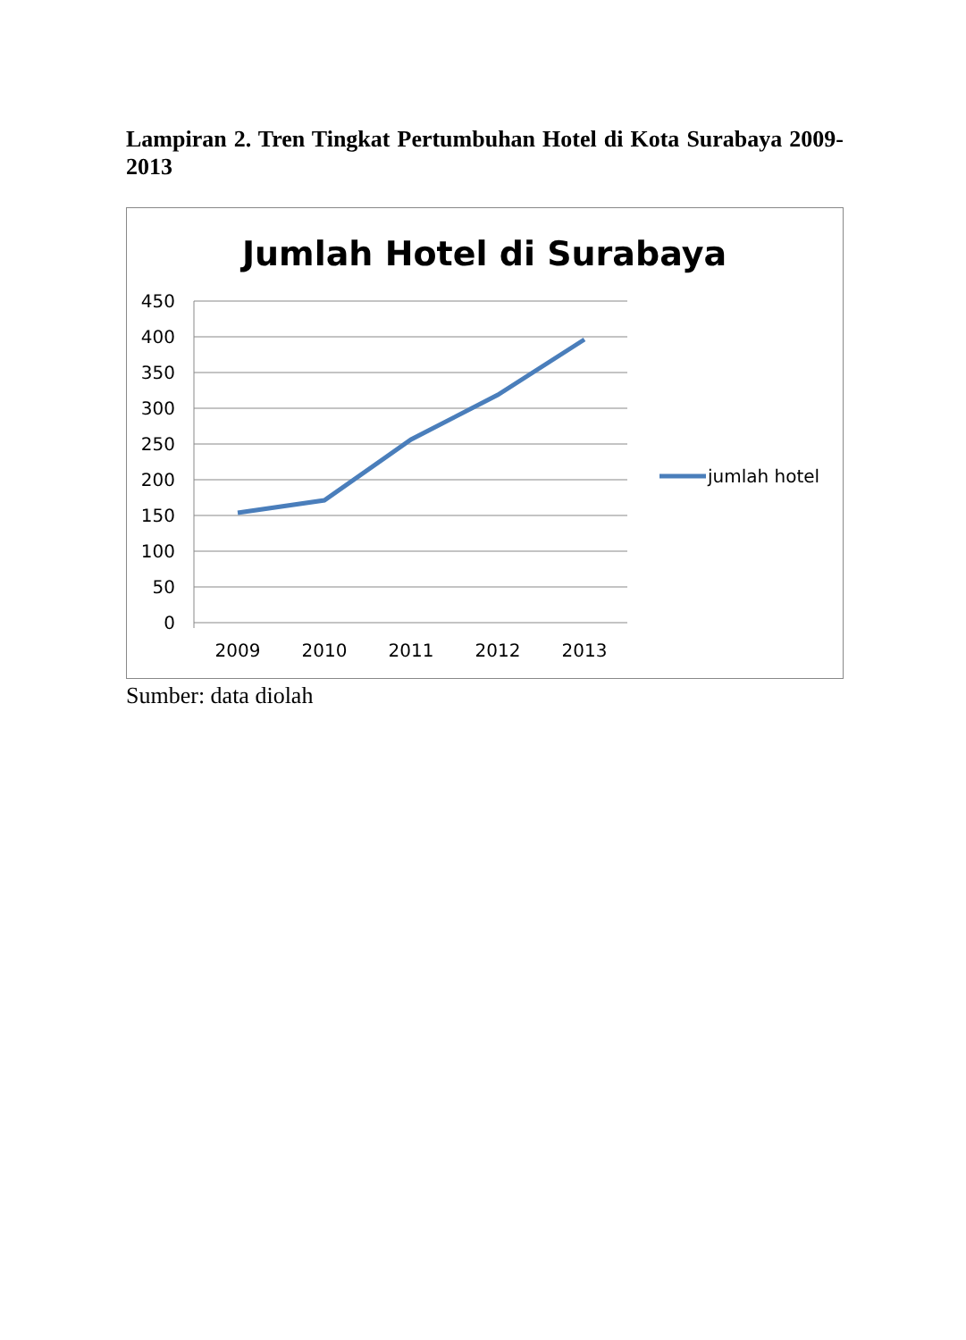Lampiran 2. Tren Tingkat Pertumbuhan Hotel di Kota Surabaya 2009-2013
Jumlah Hotel di Surabaya
450
400
350
300
250
200
150
100
50
0
2009
2010
2011
2012
2013
jumlah hotel
Sumber: data diolah